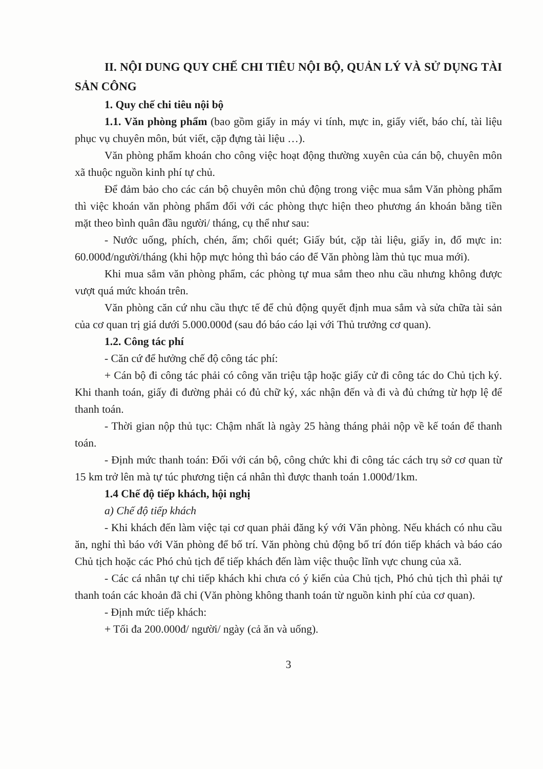II. NỘI DUNG QUY CHẾ CHI TIÊU NỘI BỘ, QUẢN LÝ VÀ SỬ DỤNG TÀI SẢN CÔNG
1. Quy chế chi tiêu nội bộ
1.1. Văn phòng phẩm (bao gồm giấy in máy vi tính, mực in, giấy viết, báo chí, tài liệu phục vụ chuyên môn, bút viết, cặp đựng tài liệu …).
Văn phòng phẩm khoán cho công việc hoạt động thường xuyên của cán bộ, chuyên môn xã thuộc nguồn kinh phí tự chủ.
Để đảm bảo cho các cán bộ chuyên môn chủ động trong việc mua sắm Văn phòng phẩm thì việc khoán văn phòng phẩm đối với các phòng thực hiện theo phương án khoán bằng tiền mặt theo bình quân đầu người/ tháng, cụ thể như sau:
- Nước uống, phích, chén, ấm; chổi quét; Giấy bút, cặp tài liệu, giấy in, đổ mực in: 60.000đ/người/tháng (khi hộp mực hỏng thì báo cáo để Văn phòng làm thủ tục mua mới).
Khi mua sắm văn phòng phẩm, các phòng tự mua sắm theo nhu cầu nhưng không được vượt quá mức khoán trên.
Văn phòng căn cứ nhu cầu thực tế để chủ động quyết định mua sắm và sửa chữa tài sản của cơ quan trị giá dưới 5.000.000đ (sau đó báo cáo lại với Thủ trưởng cơ quan).
1.2. Công tác phí
- Căn cứ để hưởng chế độ công tác phí:
+ Cán bộ đi công tác phải có công văn triệu tập hoặc giấy cử đi công tác do Chủ tịch ký. Khi thanh toán, giấy đi đường phải có đủ chữ ký, xác nhận đến và đi và đủ chứng từ hợp lệ để thanh toán.
- Thời gian nộp thủ tục: Chậm nhất là ngày 25 hàng tháng phải nộp về kế toán để thanh toán.
- Định mức thanh toán: Đối với cán bộ, công chức khi đi công tác cách trụ sở cơ quan từ 15 km trở lên mà tự túc phương tiện cá nhân thì được thanh toán 1.000đ/1km.
1.4 Chế độ tiếp khách, hội nghị
a) Chế độ tiếp khách
- Khi khách đến làm việc tại cơ quan phải đăng ký với Văn phòng. Nếu khách có nhu cầu ăn, nghỉ thì báo với Văn phòng để bố trí. Văn phòng chủ động bố trí đón tiếp khách và báo cáo Chủ tịch hoặc các Phó chủ tịch để tiếp khách đến làm việc thuộc lĩnh vực chung của xã.
- Các cá nhân tự chi tiếp khách khi chưa có ý kiến của Chủ tịch, Phó chủ tịch thì phải tự thanh toán các khoản đã chi (Văn phòng không thanh toán từ nguồn kinh phí của cơ quan).
- Định mức tiếp khách:
+ Tối đa 200.000đ/ người/ ngày (cả ăn và uống).
3